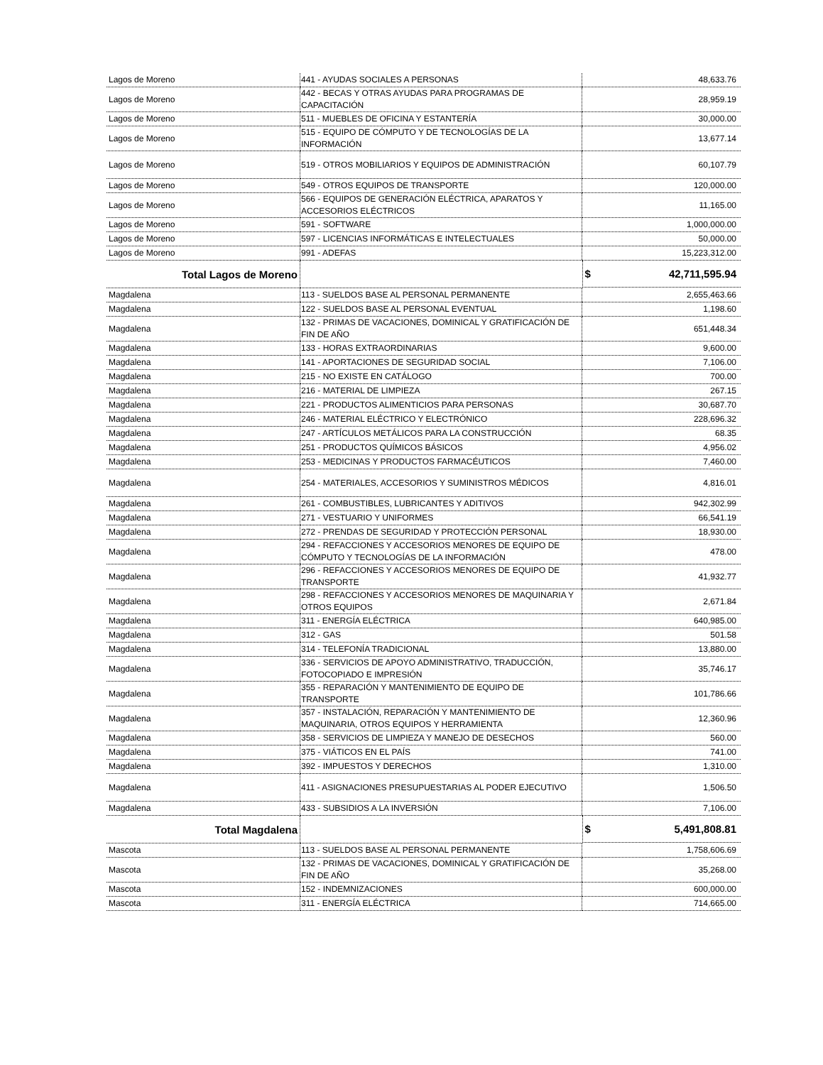| Lagos de Moreno | 441 - AYUDAS SOCIALES A PERSONAS | 48,633.76 |
| Lagos de Moreno | 442 - BECAS Y OTRAS AYUDAS PARA PROGRAMAS DE CAPACITACIÓN | 28,959.19 |
| Lagos de Moreno | 511 - MUEBLES DE OFICINA Y ESTANTERÍA | 30,000.00 |
| Lagos de Moreno | 515 - EQUIPO DE CÓMPUTO Y DE TECNOLOGÍAS DE LA INFORMACIÓN | 13,677.14 |
| Lagos de Moreno | 519 - OTROS MOBILIARIOS Y EQUIPOS DE ADMINISTRACIÓN | 60,107.79 |
| Lagos de Moreno | 549 - OTROS EQUIPOS DE TRANSPORTE | 120,000.00 |
| Lagos de Moreno | 566 - EQUIPOS DE GENERACIÓN ELÉCTRICA, APARATOS Y ACCESORIOS ELÉCTRICOS | 11,165.00 |
| Lagos de Moreno | 591 - SOFTWARE | 1,000,000.00 |
| Lagos de Moreno | 597 - LICENCIAS INFORMÁTICAS E INTELECTUALES | 50,000.00 |
| Lagos de Moreno | 991 - ADEFAS | 15,223,312.00 |
| Total Lagos de Moreno | | $ 42,711,595.94 |
| Magdalena | 113 - SUELDOS BASE AL PERSONAL PERMANENTE | 2,655,463.66 |
| Magdalena | 122 - SUELDOS BASE AL PERSONAL EVENTUAL | 1,198.60 |
| Magdalena | 132 - PRIMAS DE VACACIONES, DOMINICAL Y GRATIFICACIÓN DE FIN DE AÑO | 651,448.34 |
| Magdalena | 133 - HORAS EXTRAORDINARIAS | 9,600.00 |
| Magdalena | 141 - APORTACIONES DE SEGURIDAD SOCIAL | 7,106.00 |
| Magdalena | 215 - NO EXISTE EN CATÁLOGO | 700.00 |
| Magdalena | 216 - MATERIAL DE LIMPIEZA | 267.15 |
| Magdalena | 221 - PRODUCTOS ALIMENTICIOS PARA PERSONAS | 30,687.70 |
| Magdalena | 246 - MATERIAL ELÉCTRICO Y ELECTRÓNICO | 228,696.32 |
| Magdalena | 247 - ARTÍCULOS METÁLICOS PARA LA CONSTRUCCIÓN | 68.35 |
| Magdalena | 251 - PRODUCTOS QUÍMICOS BÁSICOS | 4,956.02 |
| Magdalena | 253 - MEDICINAS Y PRODUCTOS FARMACÉUTICOS | 7,460.00 |
| Magdalena | 254 - MATERIALES, ACCESORIOS Y SUMINISTROS MÉDICOS | 4,816.01 |
| Magdalena | 261 - COMBUSTIBLES, LUBRICANTES Y ADITIVOS | 942,302.99 |
| Magdalena | 271 - VESTUARIO Y UNIFORMES | 66,541.19 |
| Magdalena | 272 - PRENDAS DE SEGURIDAD Y PROTECCIÓN PERSONAL | 18,930.00 |
| Magdalena | 294 - REFACCIONES Y ACCESORIOS MENORES DE EQUIPO DE CÓMPUTO Y TECNOLOGÍAS DE LA INFORMACIÓN | 478.00 |
| Magdalena | 296 - REFACCIONES Y ACCESORIOS MENORES DE EQUIPO DE TRANSPORTE | 41,932.77 |
| Magdalena | 298 - REFACCIONES Y ACCESORIOS MENORES DE MAQUINARIA Y OTROS EQUIPOS | 2,671.84 |
| Magdalena | 311 - ENERGÍA ELÉCTRICA | 640,985.00 |
| Magdalena | 312 - GAS | 501.58 |
| Magdalena | 314 - TELEFONÍA TRADICIONAL | 13,880.00 |
| Magdalena | 336 - SERVICIOS DE APOYO ADMINISTRATIVO, TRADUCCIÓN, FOTOCOPIADO E IMPRESIÓN | 35,746.17 |
| Magdalena | 355 - REPARACIÓN Y MANTENIMIENTO DE EQUIPO DE TRANSPORTE | 101,786.66 |
| Magdalena | 357 - INSTALACIÓN, REPARACIÓN Y MANTENIMIENTO DE MAQUINARIA, OTROS EQUIPOS Y HERRAMIENTA | 12,360.96 |
| Magdalena | 358 - SERVICIOS DE LIMPIEZA Y MANEJO DE DESECHOS | 560.00 |
| Magdalena | 375 - VIÁTICOS EN EL PAÍS | 741.00 |
| Magdalena | 392 - IMPUESTOS Y DERECHOS | 1,310.00 |
| Magdalena | 411 - ASIGNACIONES PRESUPUESTARIAS AL PODER EJECUTIVO | 1,506.50 |
| Magdalena | 433 - SUBSIDIOS A LA INVERSIÓN | 7,106.00 |
| Total Magdalena | | $ 5,491,808.81 |
| Mascota | 113 - SUELDOS BASE AL PERSONAL PERMANENTE | 1,758,606.69 |
| Mascota | 132 - PRIMAS DE VACACIONES, DOMINICAL Y GRATIFICACIÓN DE FIN DE AÑO | 35,268.00 |
| Mascota | 152 - INDEMNIZACIONES | 600,000.00 |
| Mascota | 311 - ENERGÍA ELÉCTRICA | 714,665.00 |